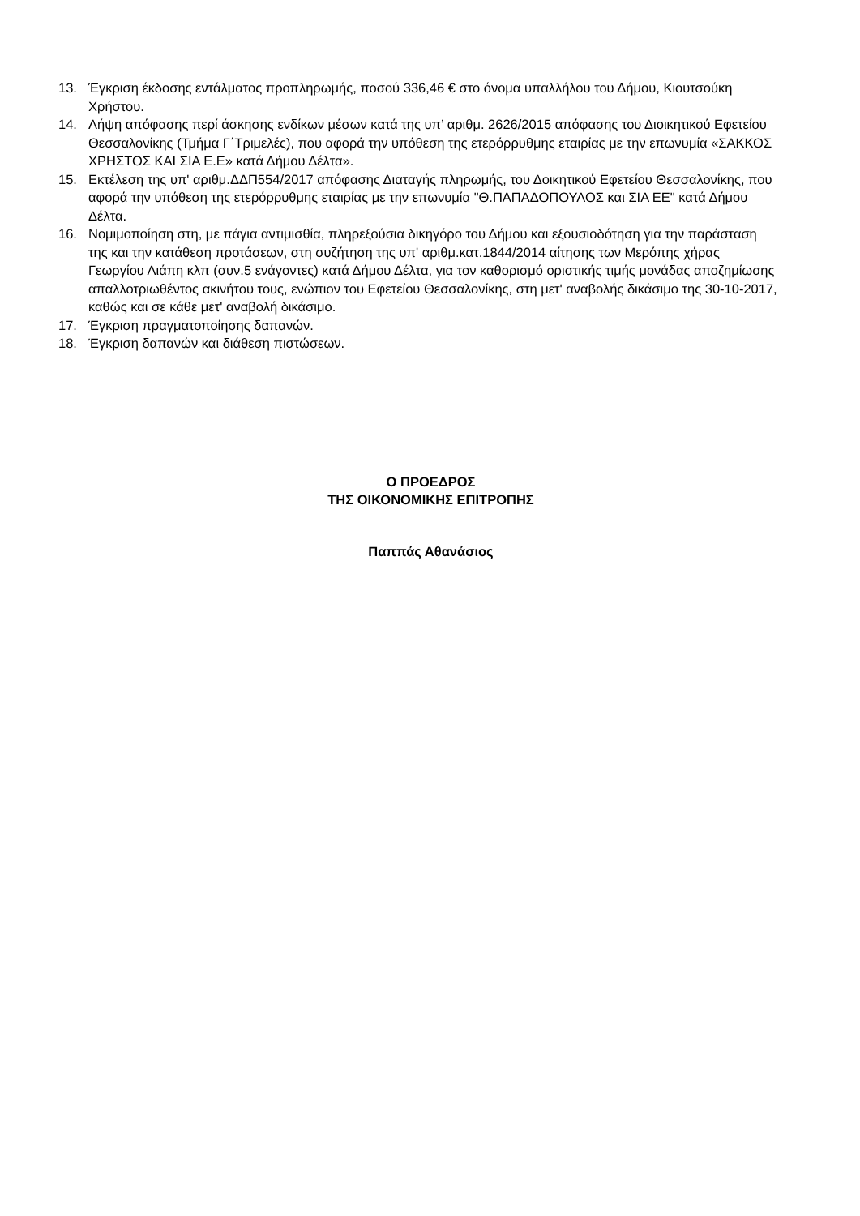13. Έγκριση έκδοσης εντάλματος προπληρωμής, ποσού 336,46 € στο όνομα υπαλλήλου του Δήμου, Κιουτσούκη Χρήστου.
14. Λήψη απόφασης περί άσκησης ενδίκων μέσων κατά της υπ’ αριθμ. 2626/2015 απόφασης του Διοικητικού Εφετείου Θεσσαλονίκης (Τμήμα Γ΄Τριμελές), που αφορά την υπόθεση της ετερόρρυθμης εταιρίας με την επωνυμία «ΣΑΚΚΟΣ ΧΡΗΣΤΟΣ ΚΑΙ ΣΙΑ Ε.Ε» κατά Δήμου Δέλτα».
15. Εκτέλεση της υπ' αριθμ.ΔΔΠ554/2017 απόφασης Διαταγής πληρωμής, του Δοικητικού Εφετείου Θεσσαλονίκης, που αφορά την υπόθεση της ετερόρρυθμης εταιρίας με την επωνυμία "Θ.ΠΑΠΑΔΟΠΟΥΛΟΣ και ΣΙΑ ΕΕ" κατά Δήμου Δέλτα.
16. Νομιμοποίηση στη, με πάγια αντιμισθία, πληρεξούσια δικηγόρο του Δήμου και εξουσιοδότηση για την παράσταση της και την κατάθεση προτάσεων, στη συζήτηση της υπ' αριθμ.κατ.1844/2014 αίτησης των Μερόπης χήρας Γεωργίου Λιάπη κλπ (συν.5 ενάγοντες) κατά Δήμου Δέλτα, για τον καθορισμό οριστικής τιμής μονάδας αποζημίωσης απαλλοτριωθέντος ακινήτου τους, ενώπιον του Εφετείου Θεσσαλονίκης, στη μετ' αναβολής δικάσιμο της 30-10-2017, καθώς και σε κάθε μετ' αναβολή δικάσιμο.
17. Έγκριση πραγματοποίησης δαπανών.
18. Έγκριση δαπανών και διάθεση πιστώσεων.
Ο ΠΡΟΕΔΡΟΣ
ΤΗΣ ΟΙΚΟΝΟΜΙΚΗΣ ΕΠΙΤΡΟΠΗΣ
Παππάς Αθανάσιος